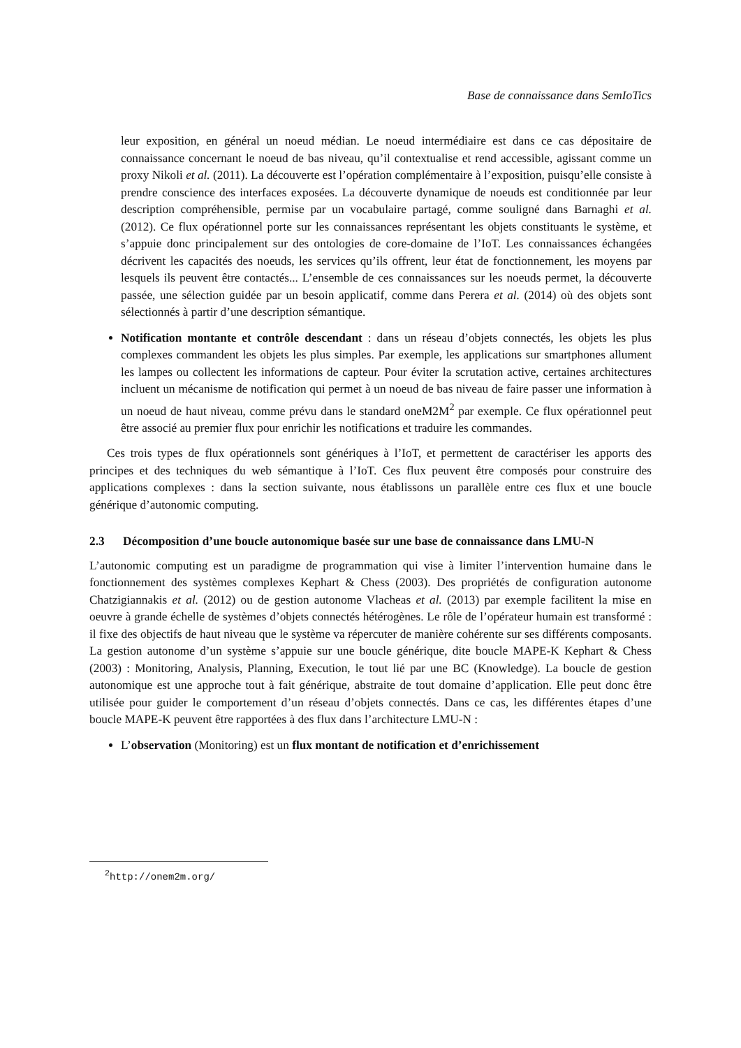Base de connaissance dans SemIoTics
leur exposition, en général un noeud médian. Le noeud intermédiaire est dans ce cas dépositaire de connaissance concernant le noeud de bas niveau, qu’il contextualise et rend accessible, agissant comme un proxy Nikoli et al. (2011). La découverte est l’opération complémentaire à l’exposition, puisqu’elle consiste à prendre conscience des interfaces exposées. La découverte dynamique de noeuds est conditionnée par leur description compréhensible, permise par un vocabulaire partagé, comme souligné dans Barnaghi et al. (2012). Ce flux opérationnel porte sur les connaissances représentant les objets constituants le système, et s’appuie donc principalement sur des ontologies de core-domaine de l’IoT. Les connaissances échangées décrivent les capacités des noeuds, les services qu’ils offrent, leur état de fonctionnement, les moyens par lesquels ils peuvent être contactés... L’ensemble de ces connaissances sur les noeuds permet, la découverte passée, une sélection guidée par un besoin applicatif, comme dans Perera et al. (2014) où des objets sont sélectionnés à partir d’une description sémantique.
Notification montante et contrôle descendant : dans un réseau d’objets connectés, les objets les plus complexes commandent les objets les plus simples. Par exemple, les applications sur smartphones allument les lampes ou collectent les informations de capteur. Pour éviter la scrutation active, certaines architectures incluent un mécanisme de notification qui permet à un noeud de bas niveau de faire passer une information à un noeud de haut niveau, comme prévu dans le standard oneM2M<sup>2</sup> par exemple. Ce flux opérationnel peut être associé au premier flux pour enrichir les notifications et traduire les commandes.
Ces trois types de flux opérationnels sont génériques à l’IoT, et permettent de caractériser les apports des principes et des techniques du web sémantique à l’IoT. Ces flux peuvent être composés pour construire des applications complexes : dans la section suivante, nous établissons un parallèle entre ces flux et une boucle générique d’autonomic computing.
2.3 Décomposition d’une boucle autonomique basée sur une base de connaissance dans LMU-N
L’autonomic computing est un paradigme de programmation qui vise à limiter l’intervention humaine dans le fonctionnement des systèmes complexes Kephart & Chess (2003). Des propriétés de configuration autonome Chatzigiannakis et al. (2012) ou de gestion autonome Vlacheas et al. (2013) par exemple facilitent la mise en oeuvre à grande échelle de systèmes d’objets connectés hétérogènes. Le rôle de l’opérateur humain est transformé : il fixe des objectifs de haut niveau que le système va répercuter de manière cohérente sur ses différents composants. La gestion autonome d’un système s’appuie sur une boucle générique, dite boucle MAPE-K Kephart & Chess (2003) : Monitoring, Analysis, Planning, Execution, le tout lié par une BC (Knowledge). La boucle de gestion autonomique est une approche tout à fait générique, abstraite de tout domaine d’application. Elle peut donc être utilisée pour guider le comportement d’un réseau d’objets connectés. Dans ce cas, les différentes étapes d’une boucle MAPE-K peuvent être rapportées à des flux dans l’architecture LMU-N :
L’observation (Monitoring) est un flux montant de notification et d’enrichissement
<sup>2</sup> http://onem2m.org/